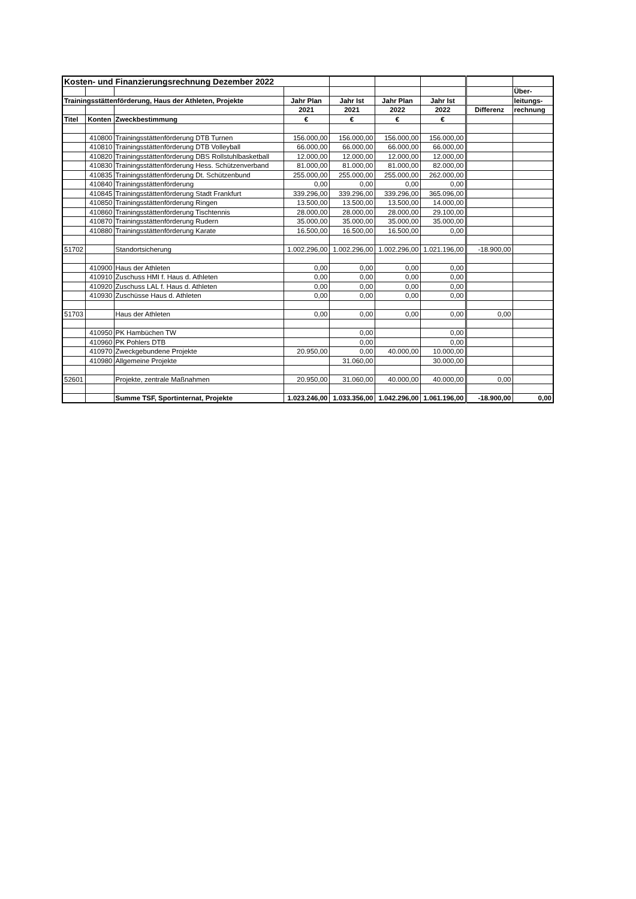| Kosten- und Finanzierungsrechnung Dezember 2022 | | | | | | | | |
| | | | | | | | | Über- |
| Trainingsstättenförderung, Haus der Athleten, Projekte | | | Jahr Plan | Jahr Ist | Jahr Plan | Jahr Ist | | leitungs- |
| | | | 2021 | 2021 | 2022 | 2022 | Differenz | rechnung |
| Titel | Konten | Zweckbestimmung | € | € | € | € | | |
| | 410800 | Trainingsstättenförderung DTB Turnen | 156.000,00 | 156.000,00 | 156.000,00 | 156.000,00 | | |
| | 410810 | Trainingsstättenförderung DTB Volleyball | 66.000,00 | 66.000,00 | 66.000,00 | 66.000,00 | | |
| | 410820 | Trainingsstättenförderung DBS Rollstuhlbasketball | 12.000,00 | 12.000,00 | 12.000,00 | 12.000,00 | | |
| | 410830 | Trainingsstättenförderung Hess. Schützenverband | 81.000,00 | 81.000,00 | 81.000,00 | 82.000,00 | | |
| | 410835 | Trainingsstättenförderung Dt. Schützenbund | 255.000,00 | 255.000,00 | 255.000,00 | 262.000,00 | | |
| | 410840 | Trainingsstättenförderung | 0,00 | 0,00 | 0,00 | 0,00 | | |
| | 410845 | Trainingsstättenförderung Stadt Frankfurt | 339.296,00 | 339.296,00 | 339.296,00 | 365.096,00 | | |
| | 410850 | Trainingsstättenförderung Ringen | 13.500,00 | 13.500,00 | 13.500,00 | 14.000,00 | | |
| | 410860 | Trainingsstättenförderung Tischtennis | 28.000,00 | 28.000,00 | 28.000,00 | 29.100,00 | | |
| | 410870 | Trainingsstättenförderung Rudern | 35.000,00 | 35.000,00 | 35.000,00 | 35.000,00 | | |
| | 410880 | Trainingsstättenförderung Karate | 16.500,00 | 16.500,00 | 16.500,00 | 0,00 | | |
| 51702 | | Standortsicherung | 1.002.296,00 | 1.002.296,00 | 1.002.296,00 | 1.021.196,00 | -18.900,00 | |
| | 410900 | Haus der Athleten | 0,00 | 0,00 | 0,00 | 0,00 | | |
| | 410910 | Zuschuss HMI f. Haus d. Athleten | 0,00 | 0,00 | 0,00 | 0,00 | | |
| | 410920 | Zuschuss LAL f. Haus d. Athleten | 0,00 | 0,00 | 0,00 | 0,00 | | |
| | 410930 | Zuschüsse Haus d. Athleten | 0,00 | 0,00 | 0,00 | 0,00 | | |
| 51703 | | Haus der Athleten | 0,00 | 0,00 | 0,00 | 0,00 | 0,00 | |
| | 410950 | PK Hambüchen TW | | 0,00 | | 0,00 | | |
| | 410960 | PK Pohlers DTB | | 0,00 | | 0,00 | | |
| | 410970 | Zweckgebundene Projekte | 20.950,00 | 0,00 | 40.000,00 | 10.000,00 | | |
| | 410980 | Allgemeine Projekte | | 31.060,00 | | 30.000,00 | | |
| 52601 | | Projekte, zentrale Maßnahmen | 20.950,00 | 31.060,00 | 40.000,00 | 40.000,00 | 0,00 | |
| | | Summe TSF, Sportinternat, Projekte | 1.023.246,00 | 1.033.356,00 | 1.042.296,00 | 1.061.196,00 | -18.900,00 | 0,00 |